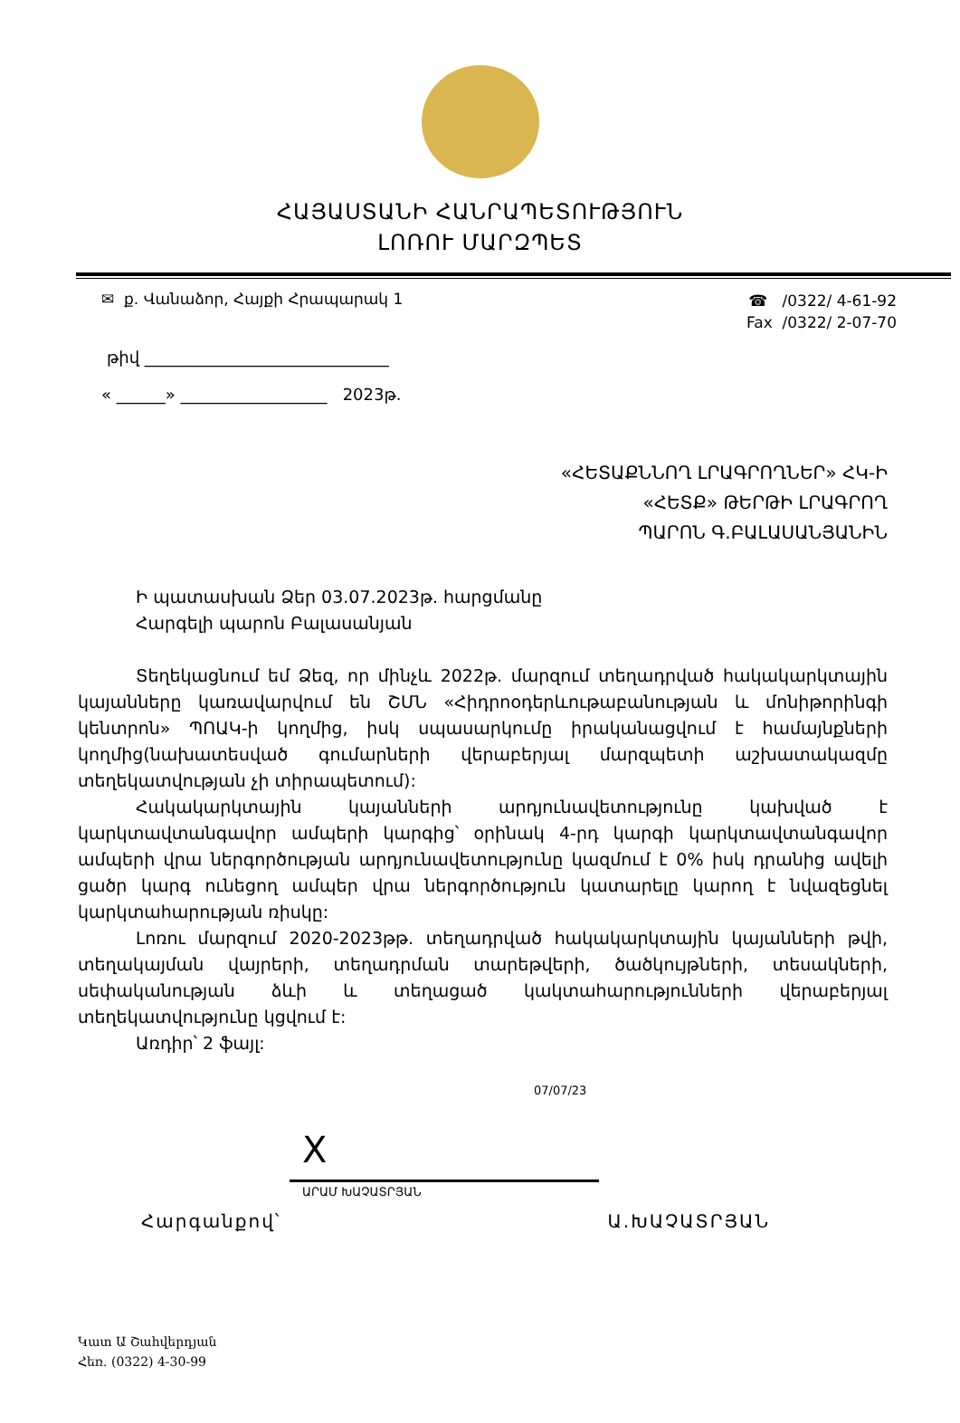ՀԱՅԱՍՏԱՆԻ ՀԱՆՐԱՊԵՏՈՒԹՅՈՒՆ
ԼՈՌՈՒ ՄԱՐԶՊԵՏ
✉ ք. Վանաձոր, Հայքի Հրապարակ 1
☎ /0322/ 4-61-92
Fax /0322/ 2-07-70
թիվ ______________________________
« ______» __________________ 2023թ.
«ՀԵՏԱՔՆՆՈՂ ԼՐԱԳՐՈՂՆԵՐ» ՀԿ-Ի
«ՀԵՏՔ» ԹԵՐԹԻ ԼՐԱԳՐՈՂ
ՊԱՐՈՆ Գ.ԲԱԼԱՍԱՆՅԱՆԻՆ
Ի պատասխան Ձեր 03.07.2023թ. հարցմանը
Հարգելի պարոն Բալասանյան
Տեղեկացնում եմ Ձեզ, որ մինչև 2022թ. մարզում տեղադրված հակակարկտային կայանները կառավարվում են ՇՄՆ «Հիդրոօդերևութաբանության և մոնիթորինգի կենտրոն» ՊՈԱԿ-ի կողմից, իսկ սպասարկումը իրականացվում է համայնքների կողմից(նախատեսված գումարների վերաբերյալ մարզպետի աշխատակազմը տեղեկատվության չի տիրապետում):
Հակակարկտային կայանների արդյունավետությունը կախված է կարկտավտանգավոր ամպերի կարգից՝ օրինակ 4-րդ կարգի կարկտավտանգավոր ամպերի վրա ներգործության արդյունավետությունը կազմում է 0% իսկ դրանից ավելի ցածր կարգ ունեցող ամպեր վրա ներգործություն կատարելը կարող է նվազեցնել կարկտահարության ռիսկը:
Լոռու մարզում 2020-2023թթ. տեղադրված հակակարկտային կայանների թվի, տեղակայման վայրերի, տեղադրման տարեթվերի, ծածկույթների, տեսակների, սեփականության ձևի և տեղացած կակտահարությունների վերաբերյալ տեղեկատվությունը կցվում է:
Առդիր՝ 2 ֆայլ:
07/07/23
X
ԱՐԱՄ ԽԱՉԱՏՐՅԱՆ
Հարգանքով՝ Ա.ԽԱՉԱՏՐՅԱՆ
Կատ Ա Շահվերդյան
Հեռ. (0322) 4-30-99